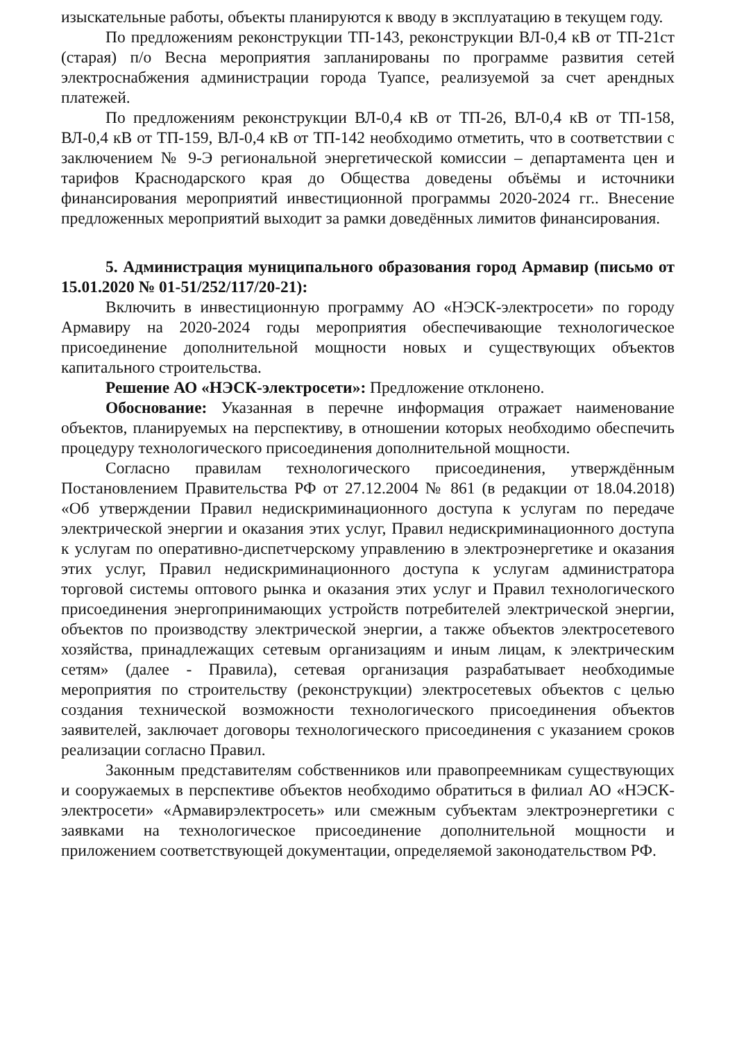изыскательные работы, объекты планируются к вводу в эксплуатацию в текущем году.
По предложениям реконструкции ТП-143, реконструкции ВЛ-0,4 кВ от ТП-21ст (старая) п/о Весна мероприятия запланированы по программе развития сетей электроснабжения администрации города Туапсе, реализуемой за счет арендных платежей.
По предложениям реконструкции ВЛ-0,4 кВ от ТП-26, ВЛ-0,4 кВ от ТП-158, ВЛ-0,4 кВ от ТП-159, ВЛ-0,4 кВ от ТП-142 необходимо отметить, что в соответствии с заключением № 9-Э региональной энергетической комиссии – департамента цен и тарифов Краснодарского края до Общества доведены объёмы и источники финансирования мероприятий инвестиционной программы 2020-2024 гг.. Внесение предложенных мероприятий выходит за рамки доведённых лимитов финансирования.
5. Администрация муниципального образования город Армавир (письмо от 15.01.2020 № 01-51/252/117/20-21):
Включить в инвестиционную программу АО «НЭСК-электросети» по городу Армавиру на 2020-2024 годы мероприятия обеспечивающие технологическое присоединение дополнительной мощности новых и существующих объектов капитального строительства.
Решение АО «НЭСК-электросети»: Предложение отклонено.
Обоснование: Указанная в перечне информация отражает наименование объектов, планируемых на перспективу, в отношении которых необходимо обеспечить процедуру технологического присоединения дополнительной мощности.
Согласно правилам технологического присоединения, утверждённым Постановлением Правительства РФ от 27.12.2004 № 861 (в редакции от 18.04.2018) «Об утверждении Правил недискриминационного доступа к услугам по передаче электрической энергии и оказания этих услуг, Правил недискриминационного доступа к услугам по оперативно-диспетчерскому управлению в электроэнергетике и оказания этих услуг, Правил недискриминационного доступа к услугам администратора торговой системы оптового рынка и оказания этих услуг и Правил технологического присоединения энергопринимающих устройств потребителей электрической энергии, объектов по производству электрической энергии, а также объектов электросетевого хозяйства, принадлежащих сетевым организациям и иным лицам, к электрическим сетям» (далее - Правила), сетевая организация разрабатывает необходимые мероприятия по строительству (реконструкции) электросетевых объектов с целью создания технической возможности технологического присоединения объектов заявителей, заключает договоры технологического присоединения с указанием сроков реализации согласно Правил.
Законным представителям собственников или правопреемникам существующих и сооружаемых в перспективе объектов необходимо обратиться в филиал АО «НЭСК-электросети» «Армавирэлектросеть» или смежным субъектам электроэнергетики с заявками на технологическое присоединение дополнительной мощности и приложением соответствующей документации, определяемой законодательством РФ.